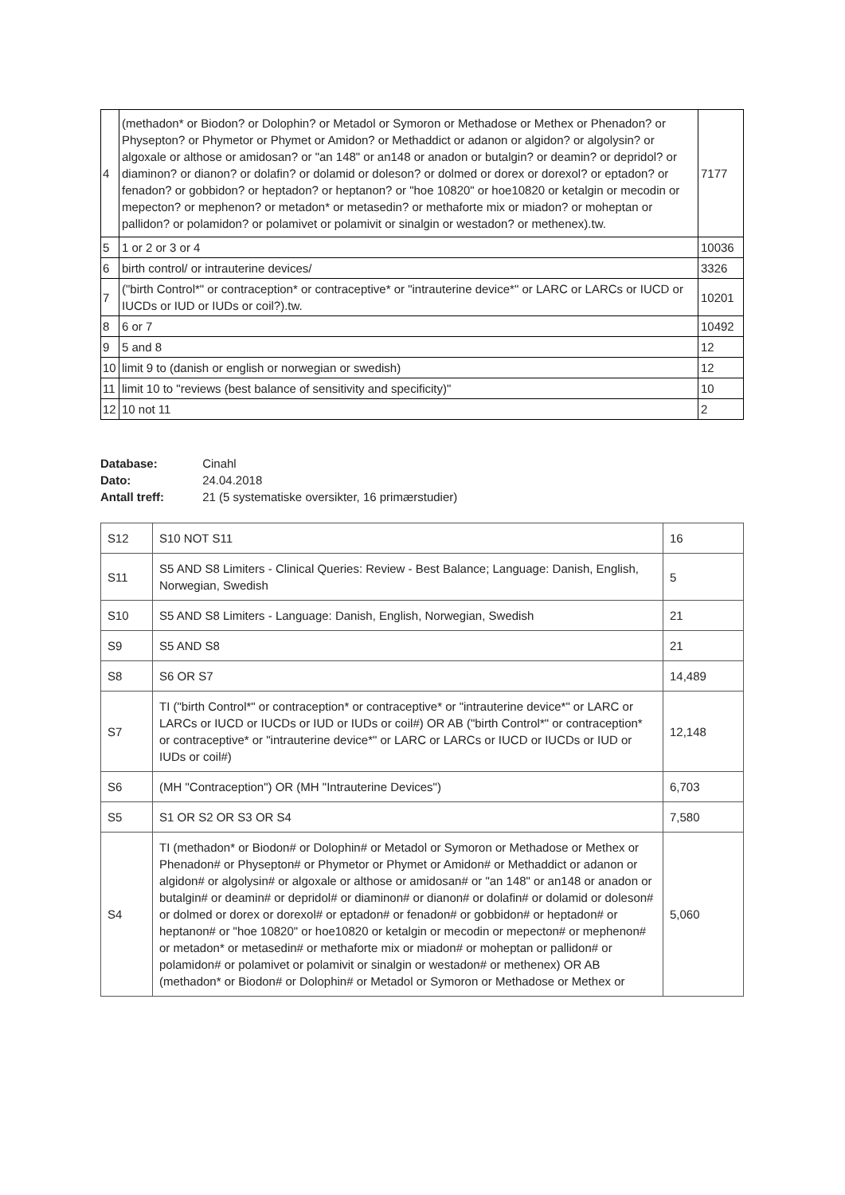| 4 | (methadon* or Biodon? or Dolophin? or Metadol or Symoron or Methadose or Methex or Phenadon? or Physepton? or Phymetor or Phymet or Amidon? or Methaddict or adanon or algidon? or algolysin? or algoxale or althose or amidosan? or "an 148" or an148 or anadon or butalgin? or deamin? or depridol? or diaminon? or dianon? or dolafin? or dolamid or doleson? or dolmed or dorex or dorexol? or eptadon? or fenadon? or gobbidon? or heptadon? or heptanon? or "hoe 10820" or hoe10820 or ketalgin or mecodin or mepecton? or mephenon? or metadon* or metasedin? or methaforte mix or miadon? or moheptan or pallidon? or polamidon? or polamivet or polamivit or sinalgin or westadon? or methenex).tw. | 7177 |
| 5 | 1 or 2 or 3 or 4 | 10036 |
| 6 | birth control/ or intrauterine devices/ | 3326 |
| 7 | ("birth Control*" or contraception* or contraceptive* or "intrauterine device*" or LARC or LARCs or IUCD or IUCDs or IUD or IUDs or coil?).tw. | 10201 |
| 8 | 6 or 7 | 10492 |
| 9 | 5 and 8 | 12 |
| 10 | limit 9 to (danish or english or norwegian or swedish) | 12 |
| 11 | limit 10 to "reviews (best balance of sensitivity and specificity)" | 10 |
| 12 | 10 not 11 | 2 |
Database: Cinahl
Dato: 24.04.2018
Antall treff: 21 (5 systematiske oversikter, 16 primærstudier)
| S12 | S10 NOT S11 | 16 |
| S11 | S5 AND S8 Limiters - Clinical Queries: Review - Best Balance; Language: Danish, English, Norwegian, Swedish | 5 |
| S10 | S5 AND S8 Limiters - Language: Danish, English, Norwegian, Swedish | 21 |
| S9 | S5 AND S8 | 21 |
| S8 | S6 OR S7 | 14,489 |
| S7 | TI ("birth Control*" or contraception* or contraceptive* or "intrauterine device*" or LARC or LARCs or IUCD or IUCDs or IUD or IUDs or coil#) OR AB ("birth Control*" or contraception* or contraceptive* or "intrauterine device*" or LARC or LARCs or IUCD or IUCDs or IUD or IUDs or coil#) | 12,148 |
| S6 | (MH "Contraception") OR (MH "Intrauterine Devices") | 6,703 |
| S5 | S1 OR S2 OR S3 OR S4 | 7,580 |
| S4 | TI (methadon* or Biodon# or Dolophin# or Metadol or Symoron or Methadose or Methex or Phenadon# or Physepton# or Phymetor or Phymet or Amidon# or Methaddict or adanon or algidon# or algolysin# or algoxale or althose or amidosan# or "an 148" or an148 or anadon or butalgin# or deamin# or depridol# or diaminon# or dianon# or dolafin# or dolamid or doleson# or dolmed or dorex or dorexol# or eptadon# or fenadon# or gobbidon# or heptadon# or heptanon# or "hoe 10820" or hoe10820 or ketalgin or mecodin or mepecton# or mephenon# or metadon* or metasedin# or methaforte mix or miadon# or moheptan or pallidon# or polamidon# or polamivet or polamivit or sinalgin or westadon# or methenex) OR AB (methadon* or Biodon# or Dolophin# or Metadol or Symoron or Methadose or Methex or | 5,060 |